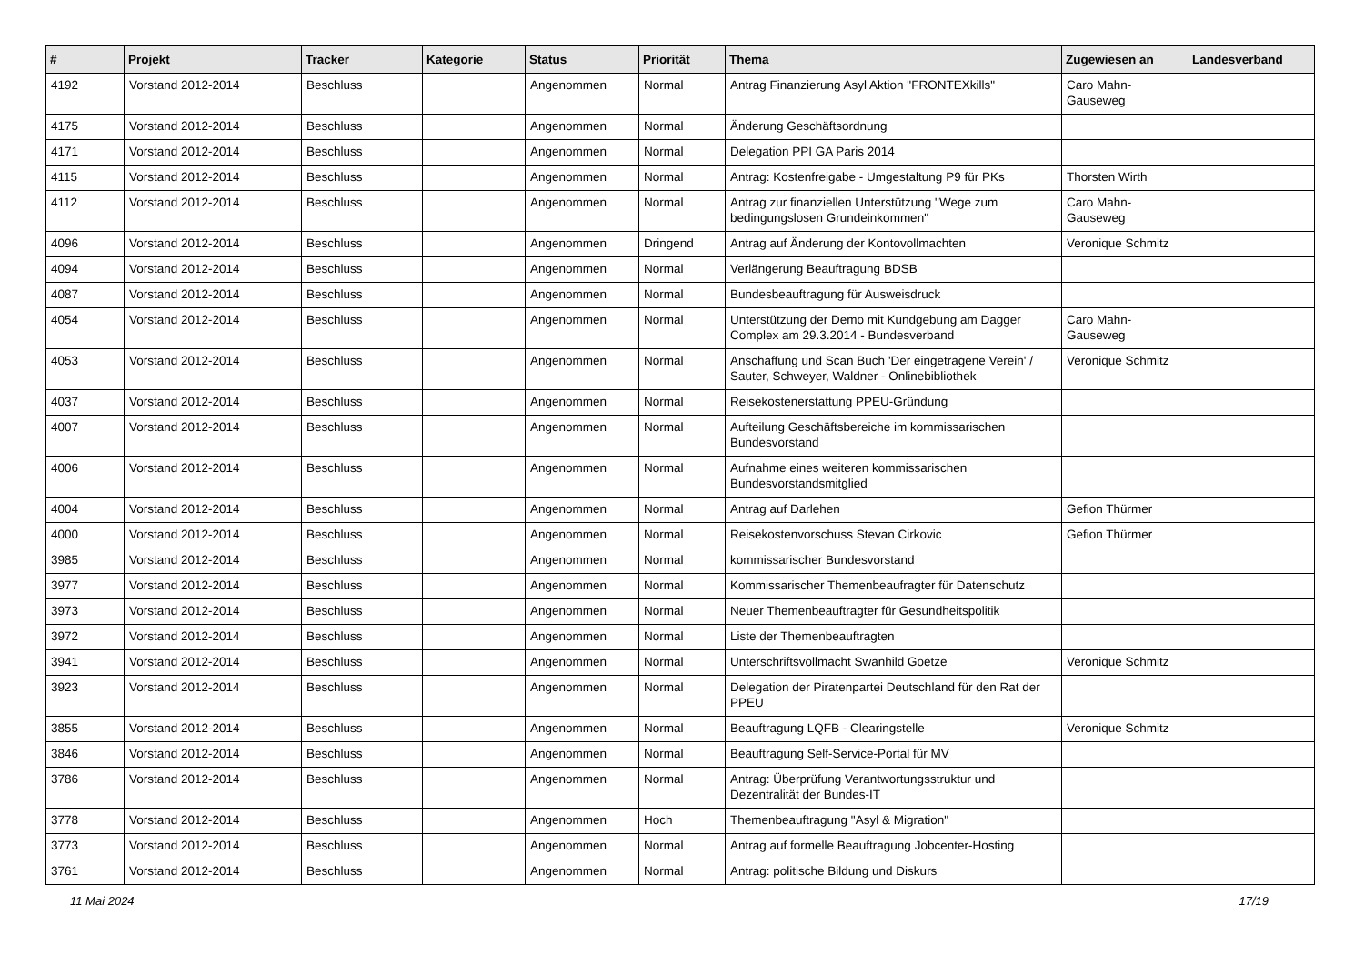| # | Projekt | Tracker | Kategorie | Status | Priorität | Thema | Zugewiesen an | Landesverband |
| --- | --- | --- | --- | --- | --- | --- | --- | --- |
| 4192 | Vorstand 2012-2014 | Beschluss | | Angenommen | Normal | Antrag Finanzierung Asyl Aktion "FRONTEXkills" | Caro Mahn-Gauseweg | |
| 4175 | Vorstand 2012-2014 | Beschluss | | Angenommen | Normal | Änderung Geschäftsordnung | | |
| 4171 | Vorstand 2012-2014 | Beschluss | | Angenommen | Normal | Delegation PPI GA Paris 2014 | | |
| 4115 | Vorstand 2012-2014 | Beschluss | | Angenommen | Normal | Antrag: Kostenfreigabe - Umgestaltung P9 für PKs | Thorsten Wirth | |
| 4112 | Vorstand 2012-2014 | Beschluss | | Angenommen | Normal | Antrag zur finanziellen Unterstützung "Wege zum bedingungslosen Grundeinkommen" | Caro Mahn-Gauseweg | |
| 4096 | Vorstand 2012-2014 | Beschluss | | Angenommen | Dringend | Antrag auf Änderung der Kontovollmachten | Veronique Schmitz | |
| 4094 | Vorstand 2012-2014 | Beschluss | | Angenommen | Normal | Verlängerung Beauftragung BDSB | | |
| 4087 | Vorstand 2012-2014 | Beschluss | | Angenommen | Normal | Bundesbeauftragung für Ausweisdruck | | |
| 4054 | Vorstand 2012-2014 | Beschluss | | Angenommen | Normal | Unterstützung der Demo mit Kundgebung am Dagger Complex am 29.3.2014 - Bundesverband | Caro Mahn-Gauseweg | |
| 4053 | Vorstand 2012-2014 | Beschluss | | Angenommen | Normal | Anschaffung und Scan Buch 'Der eingetragene Verein' / Sauter, Schweyer, Waldner - Onlinebibliothek | Veronique Schmitz | |
| 4037 | Vorstand 2012-2014 | Beschluss | | Angenommen | Normal | Reisekostenerstattung PPEU-Gründung | | |
| 4007 | Vorstand 2012-2014 | Beschluss | | Angenommen | Normal | Aufteilung Geschäftsbereiche im kommissarischen Bundesvorstand | | |
| 4006 | Vorstand 2012-2014 | Beschluss | | Angenommen | Normal | Aufnahme eines weiteren kommissarischen Bundesvorstandsmitglied | | |
| 4004 | Vorstand 2012-2014 | Beschluss | | Angenommen | Normal | Antrag auf Darlehen | Gefion Thürmer | |
| 4000 | Vorstand 2012-2014 | Beschluss | | Angenommen | Normal | Reisekostenvorschuss Stevan Cirkovic | Gefion Thürmer | |
| 3985 | Vorstand 2012-2014 | Beschluss | | Angenommen | Normal | kommissarischer Bundesvorstand | | |
| 3977 | Vorstand 2012-2014 | Beschluss | | Angenommen | Normal | Kommissarischer Themenbeaufragter für Datenschutz | | |
| 3973 | Vorstand 2012-2014 | Beschluss | | Angenommen | Normal | Neuer Themenbeauftragter für Gesundheitspolitik | | |
| 3972 | Vorstand 2012-2014 | Beschluss | | Angenommen | Normal | Liste der Themenbeauftragten | | |
| 3941 | Vorstand 2012-2014 | Beschluss | | Angenommen | Normal | Unterschriftsvollmacht Swanhild Goetze | Veronique Schmitz | |
| 3923 | Vorstand 2012-2014 | Beschluss | | Angenommen | Normal | Delegation der Piratenpartei Deutschland für den Rat der PPEU | | |
| 3855 | Vorstand 2012-2014 | Beschluss | | Angenommen | Normal | Beauftragung LQFB - Clearingstelle | Veronique Schmitz | |
| 3846 | Vorstand 2012-2014 | Beschluss | | Angenommen | Normal | Beauftragung Self-Service-Portal für MV | | |
| 3786 | Vorstand 2012-2014 | Beschluss | | Angenommen | Normal | Antrag: Überprüfung Verantwortungsstruktur und Dezentralität der Bundes-IT | | |
| 3778 | Vorstand 2012-2014 | Beschluss | | Angenommen | Hoch | Themenbeauftragung "Asyl & Migration" | | |
| 3773 | Vorstand 2012-2014 | Beschluss | | Angenommen | Normal | Antrag auf formelle Beauftragung Jobcenter-Hosting | | |
| 3761 | Vorstand 2012-2014 | Beschluss | | Angenommen | Normal | Antrag: politische Bildung und Diskurs | | |
11 Mai 2024 17/19